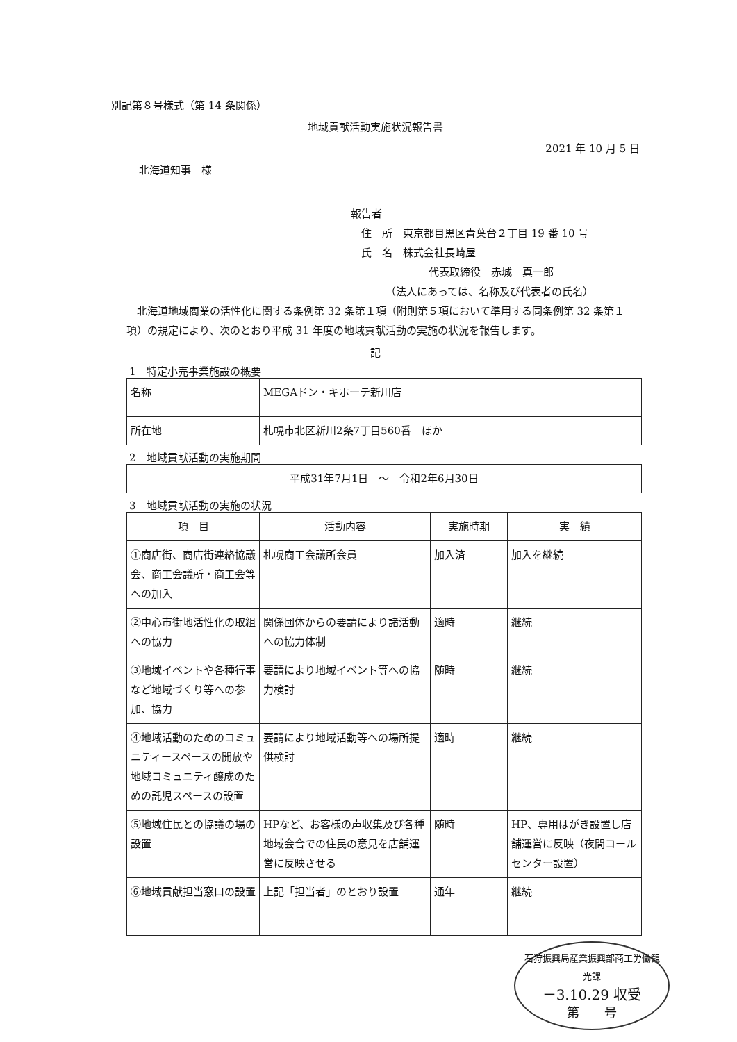別記第８号様式（第 14 条関係）
地域貢献活動実施状況報告書
2021 年 10 月 5 日
北海道知事　様
報告者
　住　所　東京都目黒区青葉台２丁目 19 番 10 号
　氏　名　株式会社長崎屋
代表取締役　赤城　真一郎
（法人にあっては、名称及び代表者の氏名）
　北海道地域商業の活性化に関する条例第 32 条第１項（附則第５項において準用する同条例第 32 条第１項）の規定により、次のとおり平成 31 年度の地域貢献活動の実施の状況を報告します。
記
1　特定小売事業施設の概要
| 名称 | MEGAドン・キホーテ新川店 |
| 所在地 | 札幌市北区新川2条7丁目560番 ほか |
2　地域貢献活動の実施期間
| 平成31年7月1日 ～ 令和2年6月30日 |
3　地域貢献活動の実施の状況
| 項 目 | 活動内容 | 実施時期 | 実 績 |
| --- | --- | --- | --- |
| ①商店街、商店街連絡協議会、商工会議所・商工会等への加入 | 札幌商工会議所会員 | 加入済 | 加入を継続 |
| ②中心市街地活性化の取組への協力 | 関係団体からの要請により諸活動への協力体制 | 適時 | 継続 |
| ③地域イベントや各種行事など地域づくり等への参加、協力 | 要請により地域イベント等への協力検討 | 随時 | 継続 |
| ④地域活動のためのコミュニティースペースの開放や地域コミュニティ醸成のための託児スペースの設置 | 要請により地域活動等への場所提供検討 | 適時 | 継続 |
| ⑤地域住民との協議の場の設置 | HPなど、お客様の声収集及び各種地域会合での住民の意見を店舗運営に反映させる | 随時 | HP、専用はがき設置し店舗運営に反映（夜間コールセンター設置） |
| ⑥地域貢献担当窓口の設置 | 上記「担当者」のとおり設置 | 通年 | 継続 |
石狩振興局産業振興部商工労働観光課
－3.10.29 収受
第　　号